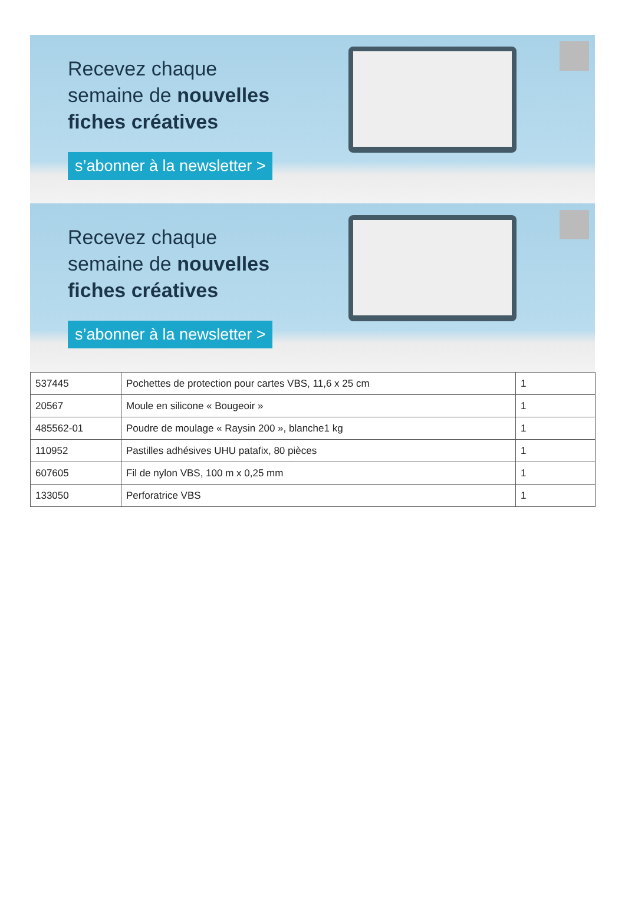Recevez chaque
semaine de nouvelles
fiches créatives
s’abonner à la newsletter >
Recevez chaque
semaine de nouvelles
fiches créatives
s’abonner à la newsletter >
| 537445 | Pochettes de protection pour cartes VBS, 11,6 x 25 cm | 1 |
| 20567 | Moule en silicone « Bougeoir » | 1 |
| 485562-01 | Poudre de moulage « Raysin 200 », blanche1 kg | 1 |
| 110952 | Pastilles adhésives UHU patafix, 80 pièces | 1 |
| 607605 | Fil de nylon VBS, 100 m x 0,25 mm | 1 |
| 133050 | Perforatrice VBS | 1 |